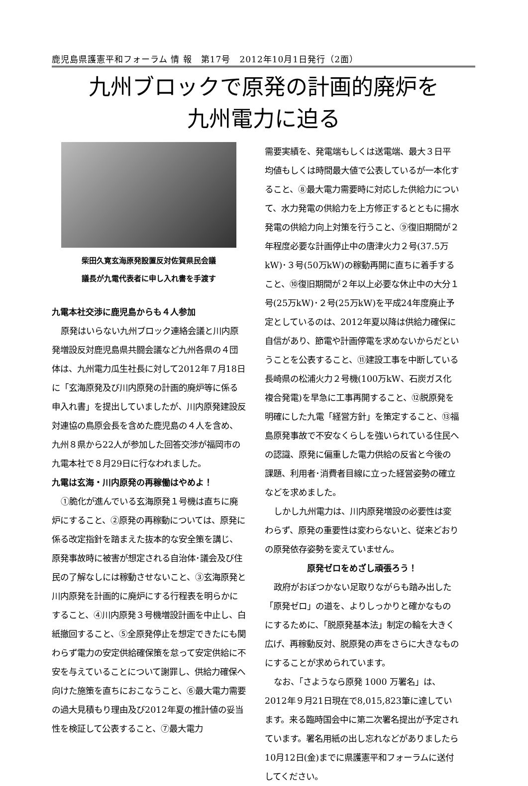鹿児島県護憲平和フォーラム 情 報　第17号　2012年10月1日発行（2面）
九州ブロックで原発の計画的廃炉を
九州電力に迫る
柴田久寛玄海原発設置反対佐賀県民会議
議長が九電代表者に申し入れ書を手渡す
九電本社交渉に鹿児島からも４人参加
原発はいらない九州ブロック連絡会議と川内原発増設反対鹿児島県共闘会議など九州各県の４団体は、九州電力瓜生社長に対して2012年７月18日に「玄海原発及び川内原発の計画的廃炉等に係る申入れ書」を提出していましたが、川内原発建設反対連協の鳥原会長を含めた鹿児島の４人を含め、九州８県から22人が参加した回答交渉が福岡市の九電本社で８月29日に行なわれました。
九電は玄海・川内原発の再稼働はやめよ！
①脆化が進んでいる玄海原発１号機は直ちに廃炉にすること、②原発の再稼動については、原発に係る改定指針を踏まえた抜本的な安全策を講じ、原発事故時に被害が想定される自治体･議会及び住民の了解なしには稼動させないこと、③玄海原発と川内原発を計画的に廃炉にする行程表を明らかにすること、④川内原発３号機増設計画を中止し、白紙撤回すること、⑤全原発停止を想定できたにも関わらず電力の安定供給確保策を怠って安定供給に不安を与えていることについて謝罪し、供給力確保へ向けた施策を直ちにおこなうこと、⑥最大電力需要の過大見積もり理由及び2012年夏の推計値の妥当性を検証して公表すること、⑦最大電力
需要実績を、発電端もしくは送電端、最大３日平均値もしくは時間最大値で公表しているが一本化すること、⑧最大電力需要時に対応した供給力について、水力発電の供給力を上方修正するとともに揚水発電の供給力向上対策を行うこと、⑨復旧期間が２年程度必要な計画停止中の唐津火力２号(37.5万kW)･３号(50万kW)の稼動再開に直ちに着手すること、⑩復旧期間が２年以上必要な休止中の大分１号(25万kW)･２号(25万kW)を平成24年度廃止予定としているのは、2012年夏以降は供給力確保に自信があり、節電や計画停電を求めないからだということを公表すること、⑪建設工事を中断している長崎県の松浦火力２号機(100万kW、石炭ガス化複合発電)を早急に工事再開すること、⑫脱原発を明確にした九電「経営方針」を策定すること、⑬福島原発事故で不安なくらしを強いられている住民への認識、原発に偏重した電力供給の反省と今後の課題、利用者･消費者目線に立った経営姿勢の確立などを求めました。
しかし九州電力は、川内原発増設の必要性は変わらず、原発の重要性は変わらないと、従来どおりの原発依存姿勢を変えていません。
原発ゼロをめざし頑張ろう！
政府がおぼつかない足取りながらも踏み出した「原発ゼロ」の道を、よりしっかりと確かなものにするために、「脱原発基本法」制定の輪を大きく広げ、再稼動反対、脱原発の声をさらに大きなものにすることが求められています。
なお、「さようなら原発 1000 万署名」は、2012年９月21日現在で8,015,823筆に達しています。来る臨時国会中に第二次署名提出が予定されています。署名用紙の出し忘れなどがありましたら10月12日(金)までに県護憲平和フォーラムに送付してください。